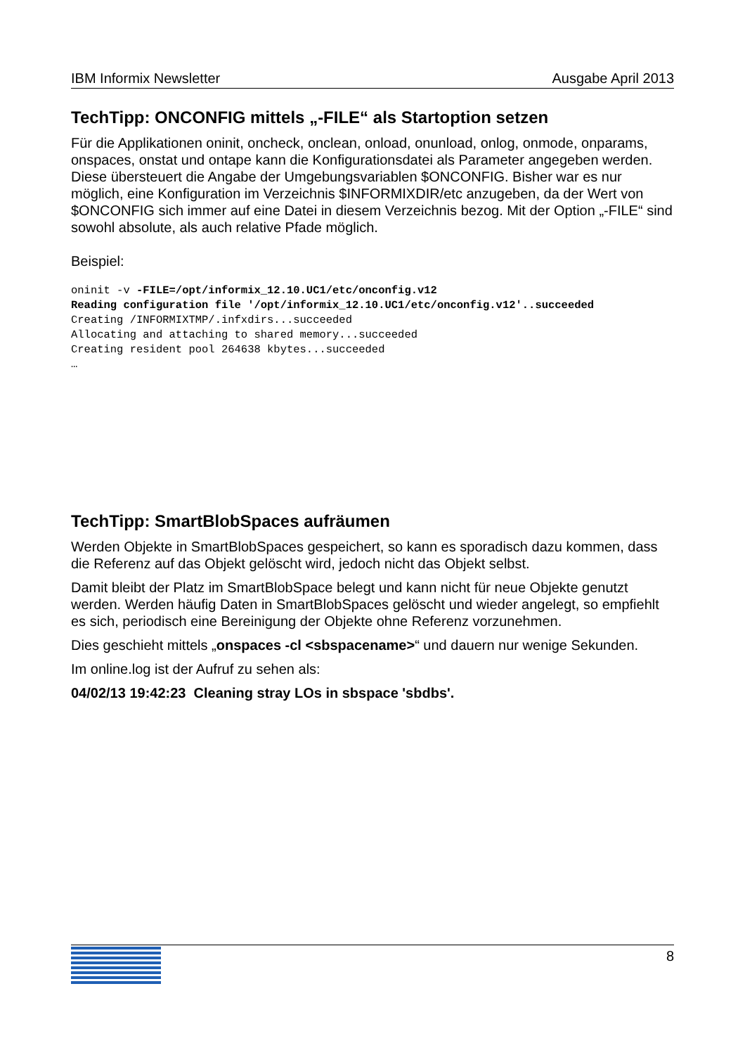IBM Informix Newsletter Ausgabe April 2013
TechTipp: ONCONFIG mittels „-FILE“ als Startoption setzen
Für die Applikationen oninit, oncheck, onclean, onload, onunload, onlog, onmode, onparams, onspaces, onstat und ontape kann die Konfigurationsdatei als Parameter angegeben werden. Diese übersteuert die Angabe der Umgebungsvariablen $ONCONFIG. Bisher war es nur möglich, eine Konfiguration im Verzeichnis $INFORMIXDIR/etc anzugeben, da der Wert von $ONCONFIG sich immer auf eine Datei in diesem Verzeichnis bezog. Mit der Option „-FILE“ sind sowohl absolute, als auch relative Pfade möglich.
Beispiel:
oninit -v -FILE=/opt/informix_12.10.UC1/etc/onconfig.v12
Reading configuration file '/opt/informix_12.10.UC1/etc/onconfig.v12'..succeeded
Creating /INFORMIXTMP/.infxdirs...succeeded
Allocating and attaching to shared memory...succeeded
Creating resident pool 264638 kbytes...succeeded
…
TechTipp: SmartBlobSpaces aufräumen
Werden Objekte in SmartBlobSpaces gespeichert, so kann es sporadisch dazu kommen, dass die Referenz auf das Objekt gelöscht wird, jedoch nicht das Objekt selbst.
Damit bleibt der Platz im SmartBlobSpace belegt und kann nicht für neue Objekte genutzt werden. Werden häufig Daten in SmartBlobSpaces gelöscht und wieder angelegt, so empfiehlt es sich, periodisch eine Bereinigung der Objekte ohne Referenz vorzunehmen.
Dies geschieht mittels „onspaces -cl <sbspacename>“ und dauern nur wenige Sekunden.
Im online.log ist der Aufruf zu sehen als:
04/02/13 19:42:23 Cleaning stray LOs in sbspace 'sbdbs'.
8